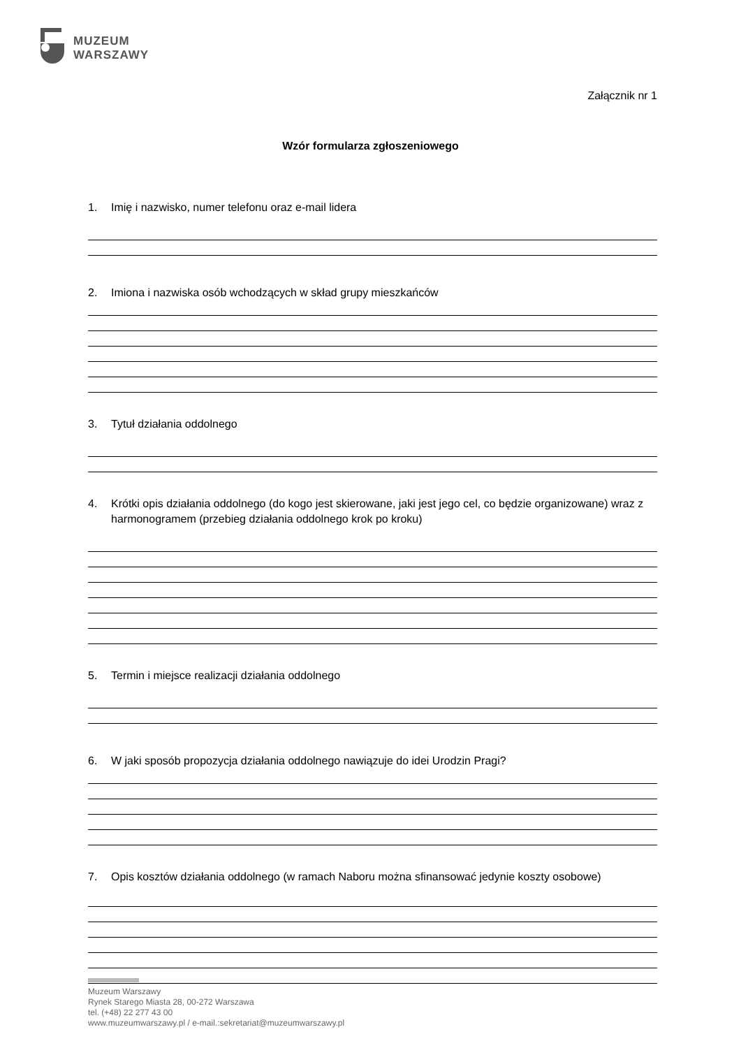MUZEUM
WARSZAWY
Załącznik nr 1
Wzór formularza zgłoszeniowego
1. Imię i nazwisko, numer telefonu oraz e-mail lidera
2. Imiona i nazwiska osób wchodzących w skład grupy mieszkańców
3. Tytuł działania oddolnego
4. Krótki opis działania oddolnego (do kogo jest skierowane, jaki jest jego cel, co będzie organizowane) wraz z harmonogramem (przebieg działania oddolnego krok po kroku)
5. Termin i miejsce realizacji działania oddolnego
6. W jaki sposób propozycja działania oddolnego nawiązuje do idei Urodzin Pragi?
7. Opis kosztów działania oddolnego (w ramach Naboru można sfinansować jedynie koszty osobowe)
Muzeum Warszawy
Rynek Starego Miasta 28, 00-272 Warszawa
tel. (+48) 22 277 43 00
www.muzeumwarszawy.pl / e-mail.:sekretariat@muzeumwarszawy.pl